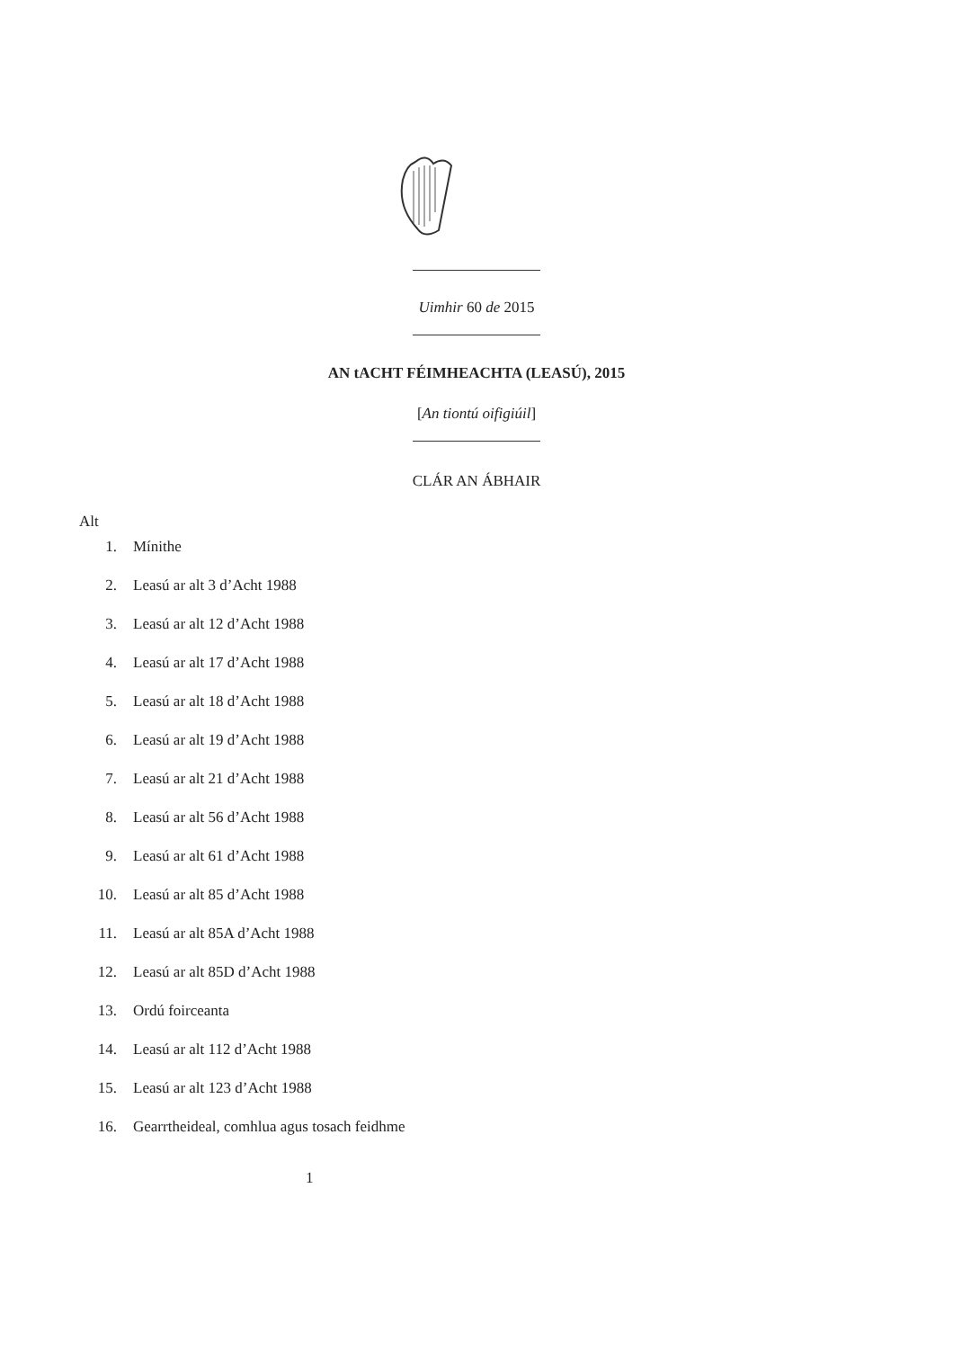Uimhir 60 de 2015
AN tACHT FÉIMHEACHTA (LEASÚ), 2015
[An tiontú oifigiúil]
CLÁR AN ÁBHAIR
Alt
1. Mínithe
2. Leasú ar alt 3 d’Acht 1988
3. Leasú ar alt 12 d’Acht 1988
4. Leasú ar alt 17 d’Acht 1988
5. Leasú ar alt 18 d’Acht 1988
6. Leasú ar alt 19 d’Acht 1988
7. Leasú ar alt 21 d’Acht 1988
8. Leasú ar alt 56 d’Acht 1988
9. Leasú ar alt 61 d’Acht 1988
10. Leasú ar alt 85 d’Acht 1988
11. Leasú ar alt 85A d’Acht 1988
12. Leasú ar alt 85D d’Acht 1988
13. Ordú foirceanta
14. Leasú ar alt 112 d’Acht 1988
15. Leasú ar alt 123 d’Acht 1988
16. Gearrtheideal, comhlua agus tosach feidhme
1